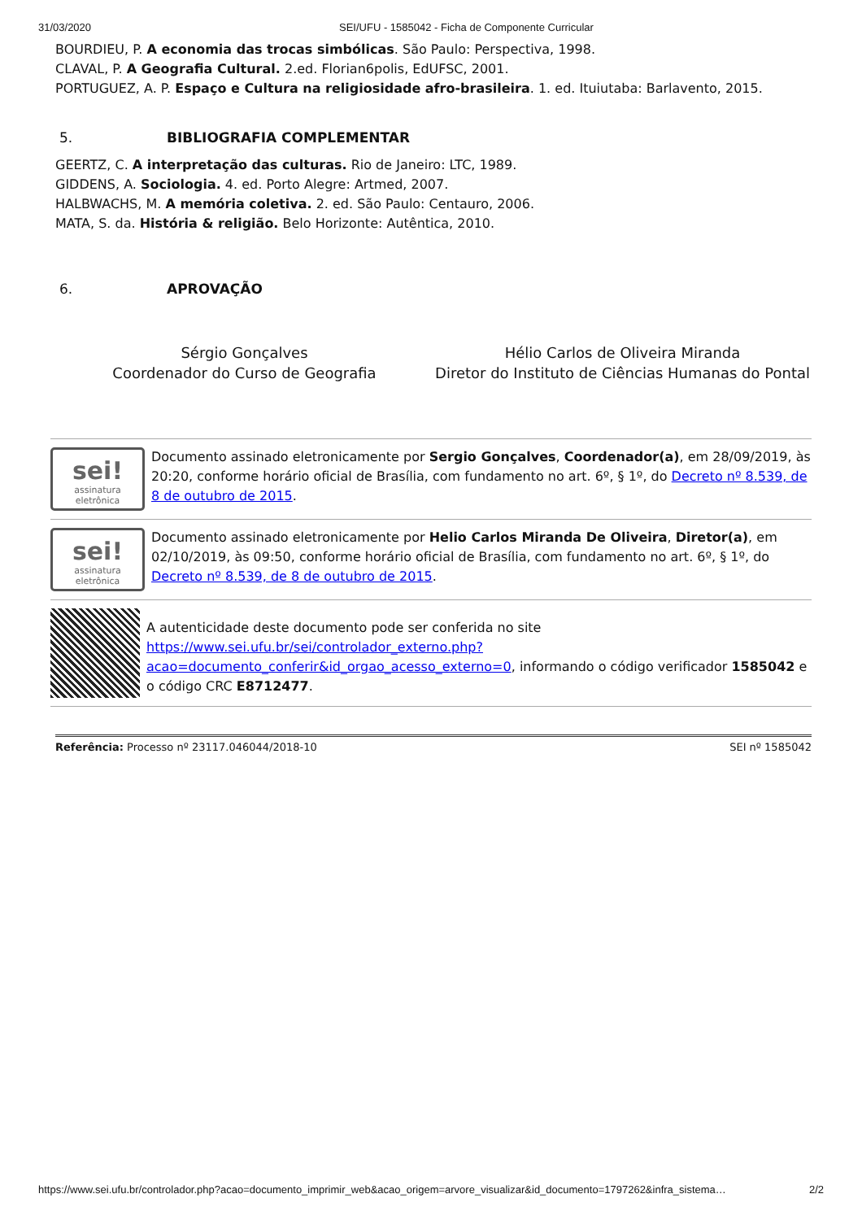31/03/2020 SEI/UFU - 1585042 - Ficha de Componente Curricular
BOURDIEU, P. A economia das trocas simbólicas. São Paulo: Perspectiva, 1998.
CLAVAL, P. A Geografia Cultural. 2.ed. Florian6polis, EdUFSC, 2001.
PORTUGUEZ, A. P. Espaço e Cultura na religiosidade afro-brasileira. 1. ed. Ituiutaba: Barlavento, 2015.
5. BIBLIOGRAFIA COMPLEMENTAR
GEERTZ, C. A interpretação das culturas. Rio de Janeiro: LTC, 1989.
GIDDENS, A. Sociologia. 4. ed. Porto Alegre: Artmed, 2007.
HALBWACHS, M. A memória coletiva. 2. ed. São Paulo: Centauro, 2006.
MATA, S. da. História & religião. Belo Horizonte: Autêntica, 2010.
6. APROVAÇÃO
Sérgio Gonçalves
Coordenador do Curso de Geografia
Hélio Carlos de Oliveira Miranda
Diretor do Instituto de Ciências Humanas do Pontal
sei!
assinatura eletrônica
Documento assinado eletronicamente por Sergio Gonçalves, Coordenador(a), em 28/09/2019, às 20:20, conforme horário oficial de Brasília, com fundamento no art. 6º, § 1º, do Decreto nº 8.539, de 8 de outubro de 2015.
sei!
assinatura eletrônica
Documento assinado eletronicamente por Helio Carlos Miranda De Oliveira, Diretor(a), em 02/10/2019, às 09:50, conforme horário oficial de Brasília, com fundamento no art. 6º, § 1º, do Decreto nº 8.539, de 8 de outubro de 2015.
A autenticidade deste documento pode ser conferida no site https://www.sei.ufu.br/sei/controlador_externo.php?acao=documento_conferir&id_orgao_acesso_externo=0, informando o código verificador 1585042 e o código CRC E8712477.
Referência: Processo nº 23117.046044/2018-10 SEI nº 1585042
https://www.sei.ufu.br/controlador.php?acao=documento_imprimir_web&acao_origem=arvore_visualizar&id_documento=1797262&infra_sistema… 2/2